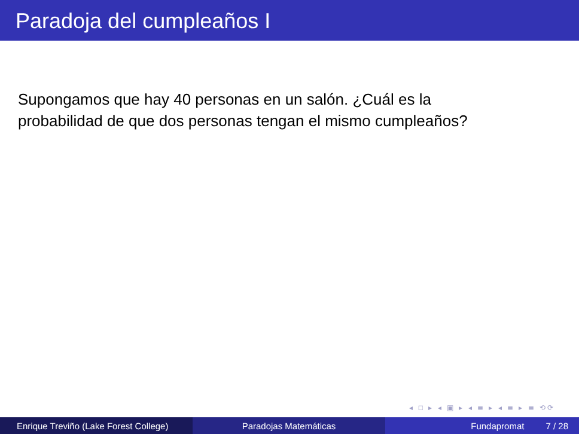Paradoja del cumpleaños I
Supongamos que hay 40 personas en un salón. ¿Cuál es la
probabilidad de que dos personas tengan el mismo cumpleaños?
◂ □ ▸ ◂ ▣ ▸ ◂ ≣ ▸ ◂ ≣ ▸ ≣ ⟲⟳
Enrique Treviño (Lake Forest College)
Paradojas Matemáticas Fundapromat 7 / 28